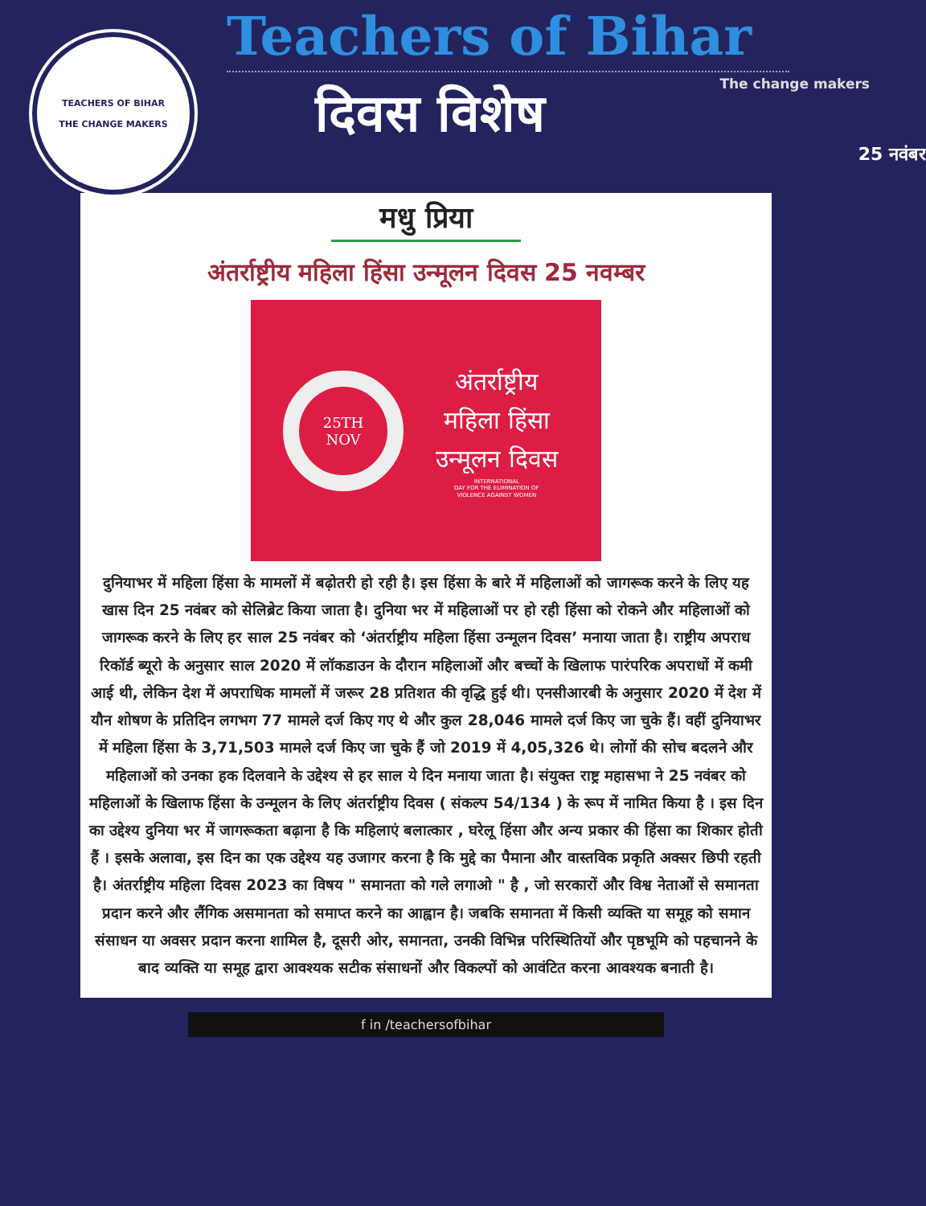TEACHERS OF BIHAR
THE CHANGE MAKERS
Teachers of Bihar
The change makers
दिवस विशेष
25 नवंबर
मधु प्रिया
अंतर्राष्ट्रीय महिला हिंसा उन्मूलन दिवस 25 नवम्बर
25TH
NOV
अंतर्राष्ट्रीय
महिला हिंसा
उन्मूलन दिवस
INTERNATIONAL
DAY FOR THE ELIMINATION OF
VIOLENCE AGAINST WOMEN
दुनियाभर में महिला हिंसा के मामलों में बढ़ोतरी हो रही है। इस हिंसा के बारे में महिलाओं को जागरूक करने के लिए यह खास दिन 25 नवंबर को सेलिब्रेट किया जाता है। दुनिया भर में महिलाओं पर हो रही हिंसा को रोकने और महिलाओं को जागरूक करने के लिए हर साल 25 नवंबर को ‘अंतर्राष्ट्रीय महिला हिंसा उन्मूलन दिवस’ मनाया जाता है। राष्ट्रीय अपराध रिकॉर्ड ब्यूरो के अनुसार साल 2020 में लॉकडाउन के दौरान महिलाओं और बच्चों के खिलाफ पारंपरिक अपराधों में कमी आई थी, लेकिन देश में अपराधिक मामलों में जरूर 28 प्रतिशत की वृद्धि हुई थी। एनसीआरबी के अनुसार 2020 में देश में यौन शोषण के प्रतिदिन लगभग 77 मामले दर्ज किए गए थे और कुल 28,046 मामले दर्ज किए जा चुके हैं। वहीं दुनियाभर में महिला हिंसा के 3,71,503 मामले दर्ज किए जा चुके हैं जो 2019 में 4,05,326 थे। लोगों की सोच बदलने और महिलाओं को उनका हक दिलवाने के उद्देश्य से हर साल ये दिन मनाया जाता है। संयुक्त राष्ट्र महासभा ने 25 नवंबर को महिलाओं के खिलाफ हिंसा के उन्मूलन के लिए अंतर्राष्ट्रीय दिवस ( संकल्प 54/134 ) के रूप में नामित किया है । इस दिन का उद्देश्य दुनिया भर में जागरूकता बढ़ाना है कि महिलाएं बलात्कार , घरेलू हिंसा और अन्य प्रकार की हिंसा का शिकार होती हैं । इसके अलावा, इस दिन का एक उद्देश्य यह उजागर करना है कि मुद्दे का पैमाना और वास्तविक प्रकृति अक्सर छिपी रहती है। अंतर्राष्ट्रीय महिला दिवस 2023 का विषय " समानता को गले लगाओ " है , जो सरकारों और विश्व नेताओं से समानता प्रदान करने और लैंगिक असमानता को समाप्त करने का आह्वान है। जबकि समानता में किसी व्यक्ति या समूह को समान संसाधन या अवसर प्रदान करना शामिल है, दूसरी ओर, समानता, उनकी विभिन्न परिस्थितियों और पृष्ठभूमि को पहचानने के बाद व्यक्ति या समूह द्वारा आवश्यक सटीक संसाधनों और विकल्पों को आवंटित करना आवश्यक बनाती है।
f in /teachersofbihar